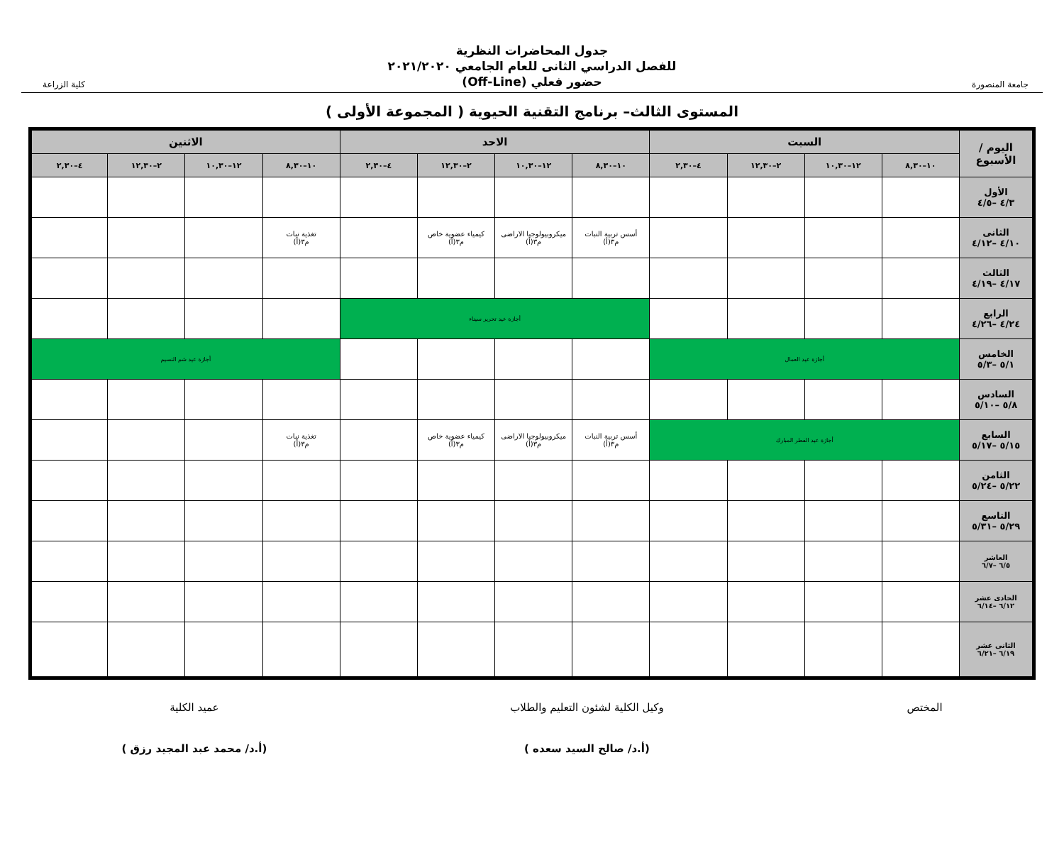جامعة المنصورة
جدول المحاضرات النظرية
للفصل الدراسي الثانى للعام الجامعي ٢٠٢١/٢٠٢٠
حضور فعلي (Off-Line)
كلية الزراعة
المستوى الثالث– برنامج التقنية الحيوية ( المجموعة الأولى )
| اليوم / الأسبوع | السبت | | | | الاحد | | | | الاثنين | | | |
| --- | --- | --- | --- | --- | --- | --- | --- | --- | --- | --- | --- | --- |
| | ١٠–٨,٣٠ | ١٢–١٠,٣٠ | ٢–١٢,٣٠ | ٤–٢,٣٠ | ١٠–٨,٣٠ | ١٢–١٠,٣٠ | ٢–١٢,٣٠ | ٤–٢,٣٠ | ١٠–٨,٣٠ | ١٢–١٠,٣٠ | ٢–١٢,٣٠ | ٤–٢,٣٠ |
| الأول ٤/٣ –٤/٥ | | | | | | | | | | | | |
| الثانى ٤/١٠ –٤/١٢ | | | | | أسس تربية النبات م٣(أ) | ميكروبيولوجيا الاراضى م٣(أ) | كيمياء عضوية خاص م٣(أ) | | تغذية نبات م٣(أ) | | | |
| الثالث ٤/١٧ –٤/١٩ | | | | | | | | | | | | |
| الرابع ٤/٢٤ –٤/٢٦ | | | | | أجازة عيد تحرير سيناء | | | | | | | |
| الخامس ٥/١ –٥/٣ | أجازة عيد العمال | | | | | | | | أجازة عيد شم النسيم | | | |
| السادس ٥/٨ –٥/١٠ | | | | | | | | | | | | |
| السابع ٥/١٥ –٥/١٧ | أجازة عيد الفطر المبارك | | | | أسس تربية النبات م٣(أ) | ميكروبيولوجيا الاراضى م٣(أ) | كيمياء عضوية خاص م٣(أ) | | تغذية نبات م٣(أ) | | | |
| الثامن ٥/٢٢ –٥/٢٤ | | | | | | | | | | | | |
| التاسع ٥/٢٩ –٥/٣١ | | | | | | | | | | | | |
| العاشر ٦/٥ –٦/٧ | | | | | | | | | | | | |
| الحادى عشر ٦/١٢ –٦/١٤ | | | | | | | | | | | | |
| الثانى عشر ٦/١٩ –٦/٢١ | | | | | | | | | | | | |
المختص وكيل الكلية لشئون التعليم والطلاب
(أ.د/ صالح السيد سعده )
عميد الكلية
(أ.د/ محمد عبد المجيد رزق )